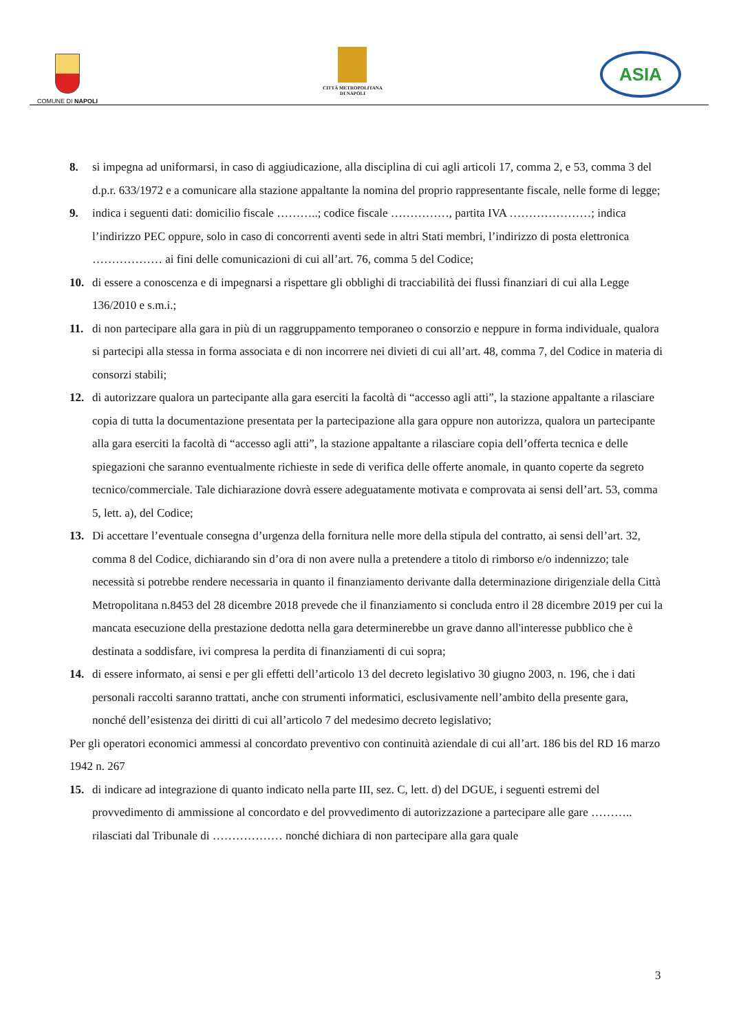COMUNE DI NAPOLI
CITTÀ METROPOLITANA
DI NAPOLI
ASIA
8. si impegna ad uniformarsi, in caso di aggiudicazione, alla disciplina di cui agli articoli 17, comma 2, e 53, comma 3 del d.p.r. 633/1972 e a comunicare alla stazione appaltante la nomina del proprio rappresentante fiscale, nelle forme di legge;
9. indica i seguenti dati: domicilio fiscale ………..; codice fiscale ……………, partita IVA …………………; indica l’indirizzo PEC oppure, solo in caso di concorrenti aventi sede in altri Stati membri, l’indirizzo di posta elettronica ……………… ai fini delle comunicazioni di cui all’art. 76, comma 5 del Codice;
10. di essere a conoscenza e di impegnarsi a rispettare gli obblighi di tracciabilità dei flussi finanziari di cui alla Legge 136/2010 e s.m.i.;
11. di non partecipare alla gara in più di un raggruppamento temporaneo o consorzio e neppure in forma individuale, qualora si partecipi alla stessa in forma associata e di non incorrere nei divieti di cui all’art. 48, comma 7, del Codice in materia di consorzi stabili;
12. di autorizzare qualora un partecipante alla gara eserciti la facoltà di “accesso agli atti”, la stazione appaltante a rilasciare copia di tutta la documentazione presentata per la partecipazione alla gara oppure non autorizza, qualora un partecipante alla gara eserciti la facoltà di “accesso agli atti”, la stazione appaltante a rilasciare copia dell’offerta tecnica e delle spiegazioni che saranno eventualmente richieste in sede di verifica delle offerte anomale, in quanto coperte da segreto tecnico/commerciale. Tale dichiarazione dovrà essere adeguatamente motivata e comprovata ai sensi dell’art. 53, comma 5, lett. a), del Codice;
13. Di accettare l’eventuale consegna d’urgenza della fornitura nelle more della stipula del contratto, ai sensi dell’art. 32, comma 8 del Codice, dichiarando sin d’ora di non avere nulla a pretendere a titolo di rimborso e/o indennizzo; tale necessità si potrebbe rendere necessaria in quanto il finanziamento derivante dalla determinazione dirigenziale della Città Metropolitana n.8453 del 28 dicembre 2018 prevede che il finanziamento si concluda entro il 28 dicembre 2019 per cui la mancata esecuzione della prestazione dedotta nella gara determinerebbe un grave danno all'interesse pubblico che è destinata a soddisfare, ivi compresa la perdita di finanziamenti di cui sopra;
14. di essere informato, ai sensi e per gli effetti dell’articolo 13 del decreto legislativo 30 giugno 2003, n. 196, che i dati personali raccolti saranno trattati, anche con strumenti informatici, esclusivamente nell’ambito della presente gara, nonché dell’esistenza dei diritti di cui all’articolo 7 del medesimo decreto legislativo;
Per gli operatori economici ammessi al concordato preventivo con continuità aziendale di cui all’art. 186 bis del RD 16 marzo 1942 n. 267
15. di indicare ad integrazione di quanto indicato nella parte III, sez. C, lett. d) del DGUE, i seguenti estremi del provvedimento di ammissione al concordato e del provvedimento di autorizzazione a partecipare alle gare ……….. rilasciati dal Tribunale di ……………… nonché dichiara di non partecipare alla gara quale
3